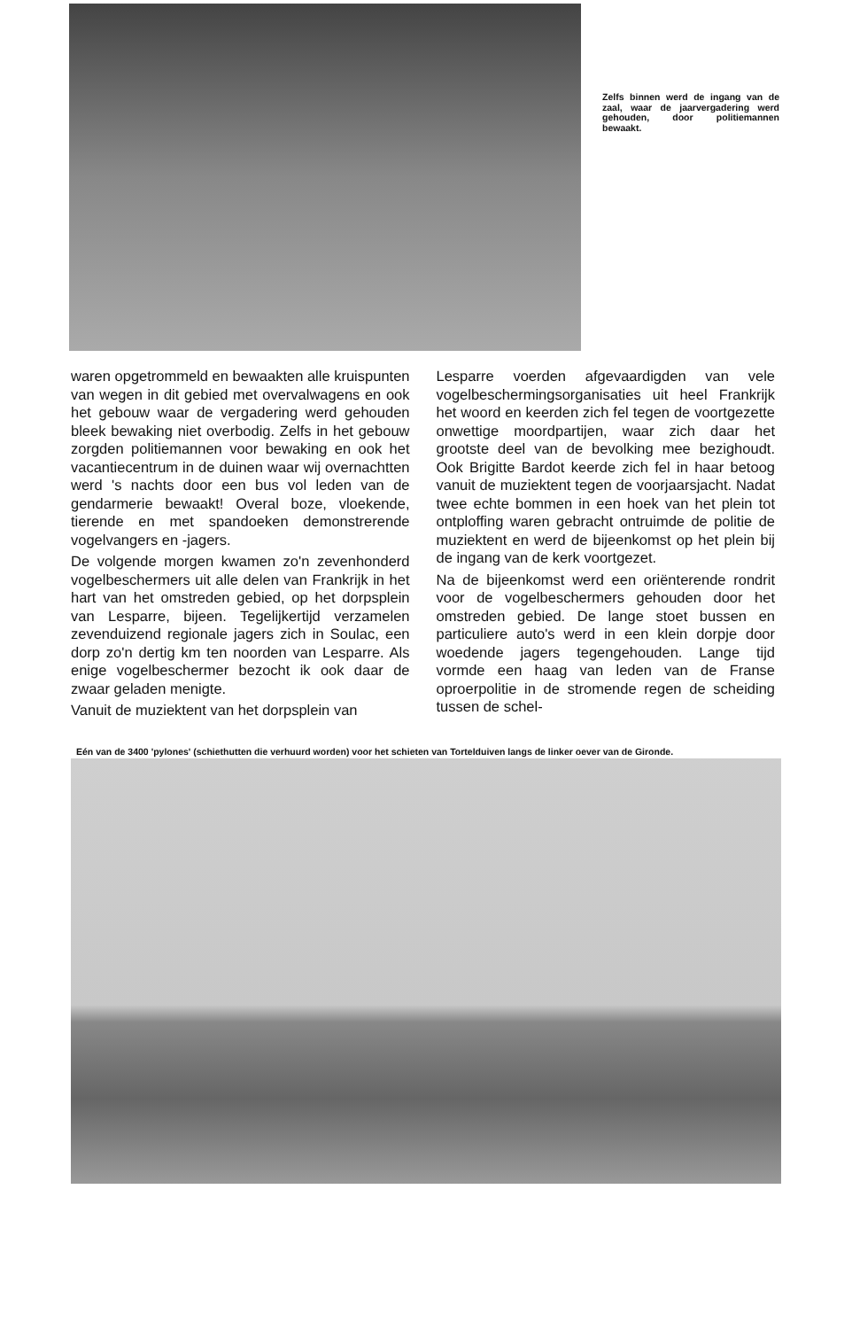Zelfs binnen werd de ingang van de zaal, waar de jaarvergadering werd gehouden, door politiemannen bewaakt.
waren opgetrommeld en bewaakten alle kruispunten van wegen in dit gebied met overvalwagens en ook het gebouw waar de vergadering werd gehouden bleek bewaking niet overbodig. Zelfs in het gebouw zorgden politiemannen voor bewaking en ook het vacantiecentrum in de duinen waar wij overnachtten werd 's nachts door een bus vol leden van de gendarmerie bewaakt! Overal boze, vloekende, tierende en met spandoeken demonstrerende vogelvangers en -jagers.
De volgende morgen kwamen zo'n zevenhonderd vogelbeschermers uit alle delen van Frankrijk in het hart van het omstreden gebied, op het dorpsplein van Lesparre, bijeen. Tegelijkertijd verzamelen zevenduizend regionale jagers zich in Soulac, een dorp zo'n dertig km ten noorden van Lesparre. Als enige vogelbeschermer bezocht ik ook daar de zwaar geladen menigte.
Vanuit de muziektent van het dorpsplein van
Lesparre voerden afgevaardigden van vele vogelbeschermingsorganisaties uit heel Frankrijk het woord en keerden zich fel tegen de voortgezette onwettige moordpartijen, waar zich daar het grootste deel van de bevolking mee bezighoudt. Ook Brigitte Bardot keerde zich fel in haar betoog vanuit de muziektent tegen de voorjaarsjacht. Nadat twee echte bommen in een hoek van het plein tot ontploffing waren gebracht ontruimde de politie de muziektent en werd de bijeenkomst op het plein bij de ingang van de kerk voortgezet.
Na de bijeenkomst werd een oriënterende rondrit voor de vogelbeschermers gehouden door het omstreden gebied. De lange stoet bussen en particuliere auto's werd in een klein dorpje door woedende jagers tegengehouden. Lange tijd vormde een haag van leden van de Franse oproerpolitie in de stromende regen de scheiding tussen de schel-
Eén van de 3400 'pylones' (schiethutten die verhuurd worden) voor het schieten van Tortelduiven langs de linker oever van de Gironde.